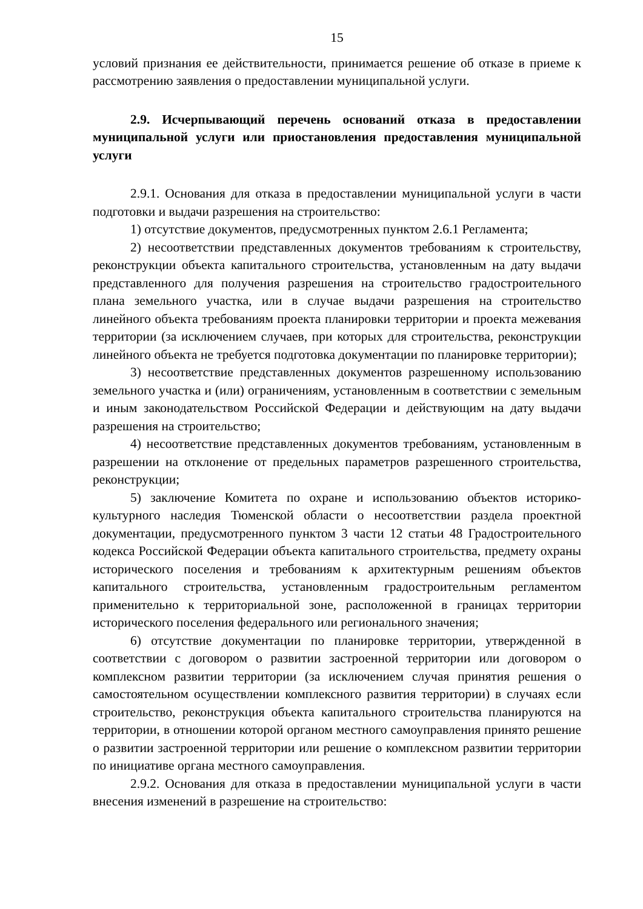15
условий признания ее действительности, принимается решение об отказе в приеме к рассмотрению заявления о предоставлении муниципальной услуги.
2.9. Исчерпывающий перечень оснований отказа в предоставлении муниципальной услуги или приостановления предоставления муниципальной услуги
2.9.1. Основания для отказа в предоставлении муниципальной услуги в части подготовки и выдачи разрешения на строительство:
1) отсутствие документов, предусмотренных пунктом 2.6.1 Регламента;
2) несоответствии представленных документов требованиям к строительству, реконструкции объекта капитального строительства, установленным на дату выдачи представленного для получения разрешения на строительство градостроительного плана земельного участка, или в случае выдачи разрешения на строительство линейного объекта требованиям проекта планировки территории и проекта межевания территории (за исключением случаев, при которых для строительства, реконструкции линейного объекта не требуется подготовка документации по планировке территории);
3) несоответствие представленных документов разрешенному использованию земельного участка и (или) ограничениям, установленным в соответствии с земельным и иным законодательством Российской Федерации и действующим на дату выдачи разрешения на строительство;
4) несоответствие представленных документов требованиям, установленным в разрешении на отклонение от предельных параметров разрешенного строительства, реконструкции;
5) заключение Комитета по охране и использованию объектов историко-культурного наследия Тюменской области о несоответствии раздела проектной документации, предусмотренного пунктом 3 части 12 статьи 48 Градостроительного кодекса Российской Федерации объекта капитального строительства, предмету охраны исторического поселения и требованиям к архитектурным решениям объектов капитального строительства, установленным градостроительным регламентом применительно к территориальной зоне, расположенной в границах территории исторического поселения федерального или регионального значения;
6) отсутствие документации по планировке территории, утвержденной в соответствии с договором о развитии застроенной территории или договором о комплексном развитии территории (за исключением случая принятия решения о самостоятельном осуществлении комплексного развития территории) в случаях если строительство, реконструкция объекта капитального строительства планируются на территории, в отношении которой органом местного самоуправления принято решение о развитии застроенной территории или решение о комплексном развитии территории по инициативе органа местного самоуправления.
2.9.2. Основания для отказа в предоставлении муниципальной услуги в части внесения изменений в разрешение на строительство: